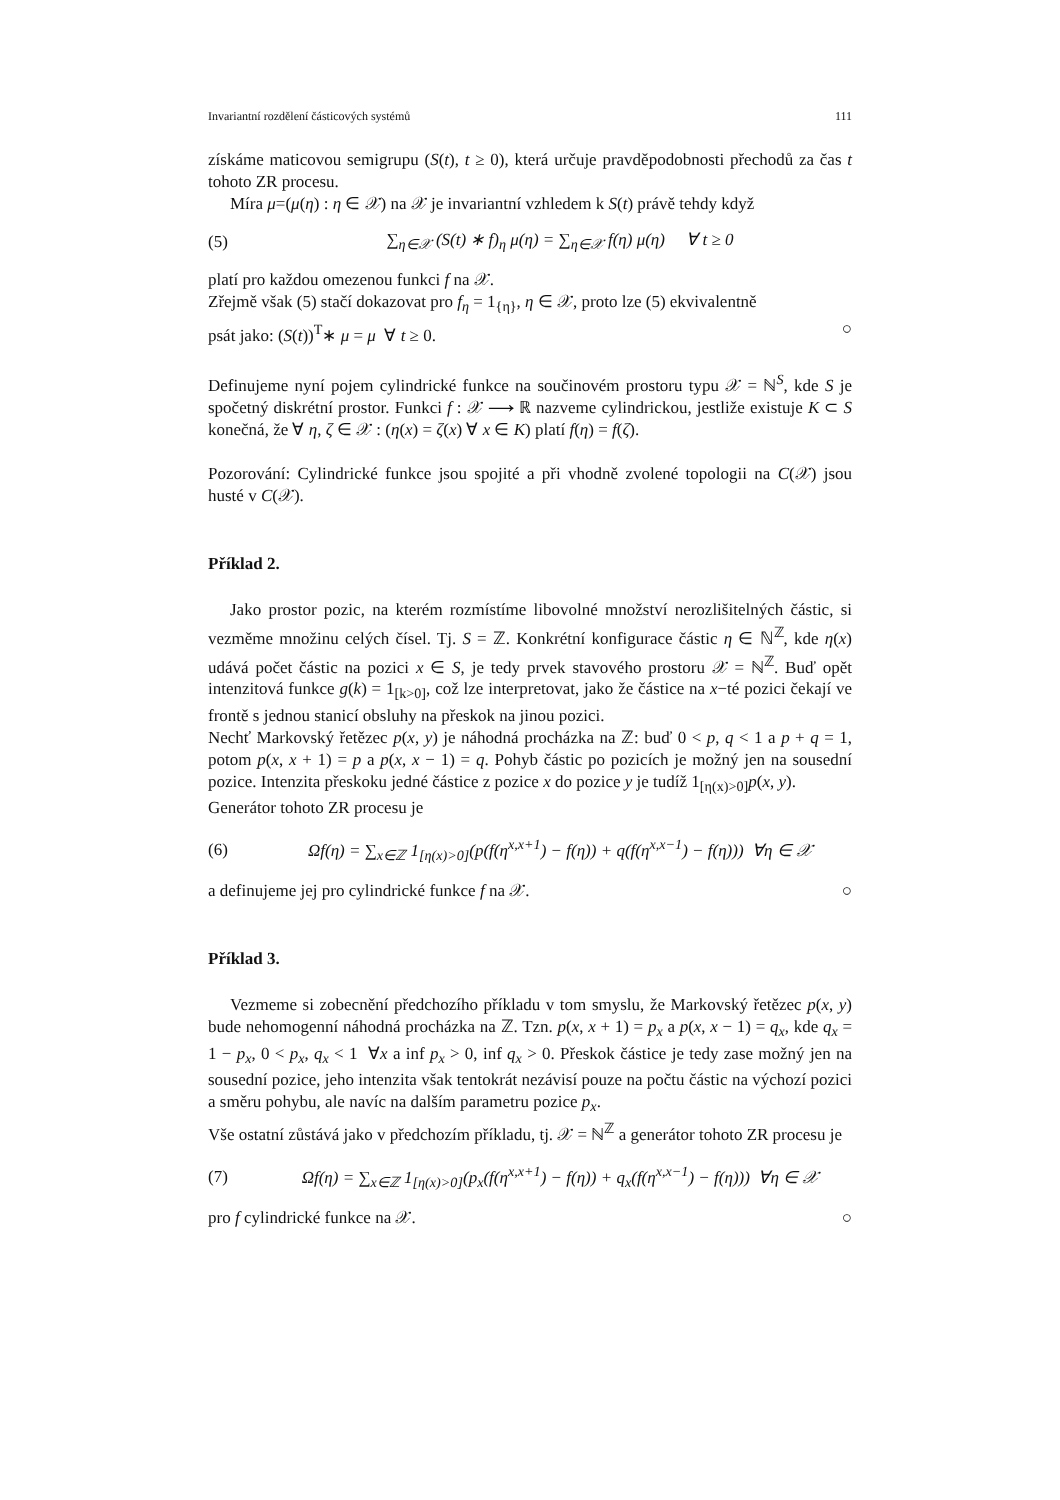Invariantní rozdělení částicových systémů 111
získáme maticovou semigrupu (S(t), t ≥ 0), která určuje pravděpodobnosti přechodů za čas t tohoto ZR procesu.
Míra μ=(μ(η) : η ∈ 𝒳) na 𝒳 je invariantní vzhledem k S(t) právě tehdy když
(5) ∑<sub>η∈𝒳</sub> (S(t) ∗ f)<sub>η</sub> μ(η) = ∑<sub>η∈𝒳</sub> f(η) μ(η) ∀ t ≥ 0
platí pro každou omezenou funkci f na 𝒳.
Zřejmě však (5) stačí dokazovat pro f<sub>η</sub> = 1<sub>{η}</sub>, η ∈ 𝒳, proto lze (5) ekvivalentně
psát jako: (S(t))<sup>T</sup>∗ μ = μ ∀ t ≥ 0. ○
Definujeme nyní pojem cylindrické funkce na součinovém prostoru typu 𝒳 = ℕ<sup>S</sup>, kde S je spočetný diskrétní prostor. Funkci f : 𝒳 ⟶ ℝ nazveme cylindrickou, jestliže existuje K ⊂ S konečná, že ∀ η, ζ ∈ 𝒳 : (η(x) = ζ(x) ∀ x ∈ K) platí f(η) = f(ζ).
Pozorování: Cylindrické funkce jsou spojité a při vhodně zvolené topologii na C(𝒳) jsou husté v C(𝒳).
Příklad 2.
Jako prostor pozic, na kterém rozmístíme libovolné množství nerozlišitelných částic, si vezměme množinu celých čísel. Tj. S = ℤ. Konkrétní konfigurace částic η ∈ ℕ<sup>ℤ</sup>, kde η(x) udává počet částic na pozici x ∈ S, je tedy prvek stavového prostoru 𝒳 = ℕ<sup>ℤ</sup>. Buď opět intenzitová funkce g(k) = 1<sub>[k>0]</sub>, což lze interpretovat, jako že částice na x−té pozici čekají ve frontě s jednou stanicí obsluhy na přeskok na jinou pozici.
Nechť Markovský řetězec p(x, y) je náhodná procházka na ℤ: buď 0 < p, q < 1 a p + q = 1, potom p(x, x + 1) = p a p(x, x − 1) = q. Pohyb částic po pozicích je možný jen na sousední pozice. Intenzita přeskoku jedné částice z pozice x do pozice y je tudíž 1<sub>[η(x)>0]</sub>p(x, y).
Generátor tohoto ZR procesu je
(6) Ωf(η) = ∑<sub>x∈ℤ</sub> 1<sub>[η(x)>0]</sub>(p(f(η<sup>x,x+1</sup>) − f(η)) + q(f(η<sup>x,x−1</sup>) − f(η))) ∀η ∈ 𝒳
a definujeme jej pro cylindrické funkce f na 𝒳. ○
Příklad 3.
Vezmeme si zobecnění předchozího příkladu v tom smyslu, že Markovský řetězec p(x, y) bude nehomogenní náhodná procházka na ℤ. Tzn. p(x, x + 1) = p<sub>x</sub> a p(x, x − 1) = q<sub>x</sub>, kde q<sub>x</sub> = 1 − p<sub>x</sub>, 0 < p<sub>x</sub>, q<sub>x</sub> < 1 ∀x a inf p<sub>x</sub> > 0, inf q<sub>x</sub> > 0. Přeskok částice je tedy zase možný jen na sousední pozice, jeho intenzita však tentokrát nezávisí pouze na počtu částic na výchozí pozici a směru pohybu, ale navíc na dalším parametru pozice p<sub>x</sub>.
Vše ostatní zůstává jako v předchozím příkladu, tj. 𝒳 = ℕ<sup>ℤ</sup> a generátor tohoto ZR procesu je
(7) Ωf(η) = ∑<sub>x∈ℤ</sub> 1<sub>[η(x)>0]</sub>(p<sub>x</sub>(f(η<sup>x,x+1</sup>) − f(η)) + q<sub>x</sub>(f(η<sup>x,x−1</sup>) − f(η))) ∀η ∈ 𝒳
pro f cylindrické funkce na 𝒳. ○